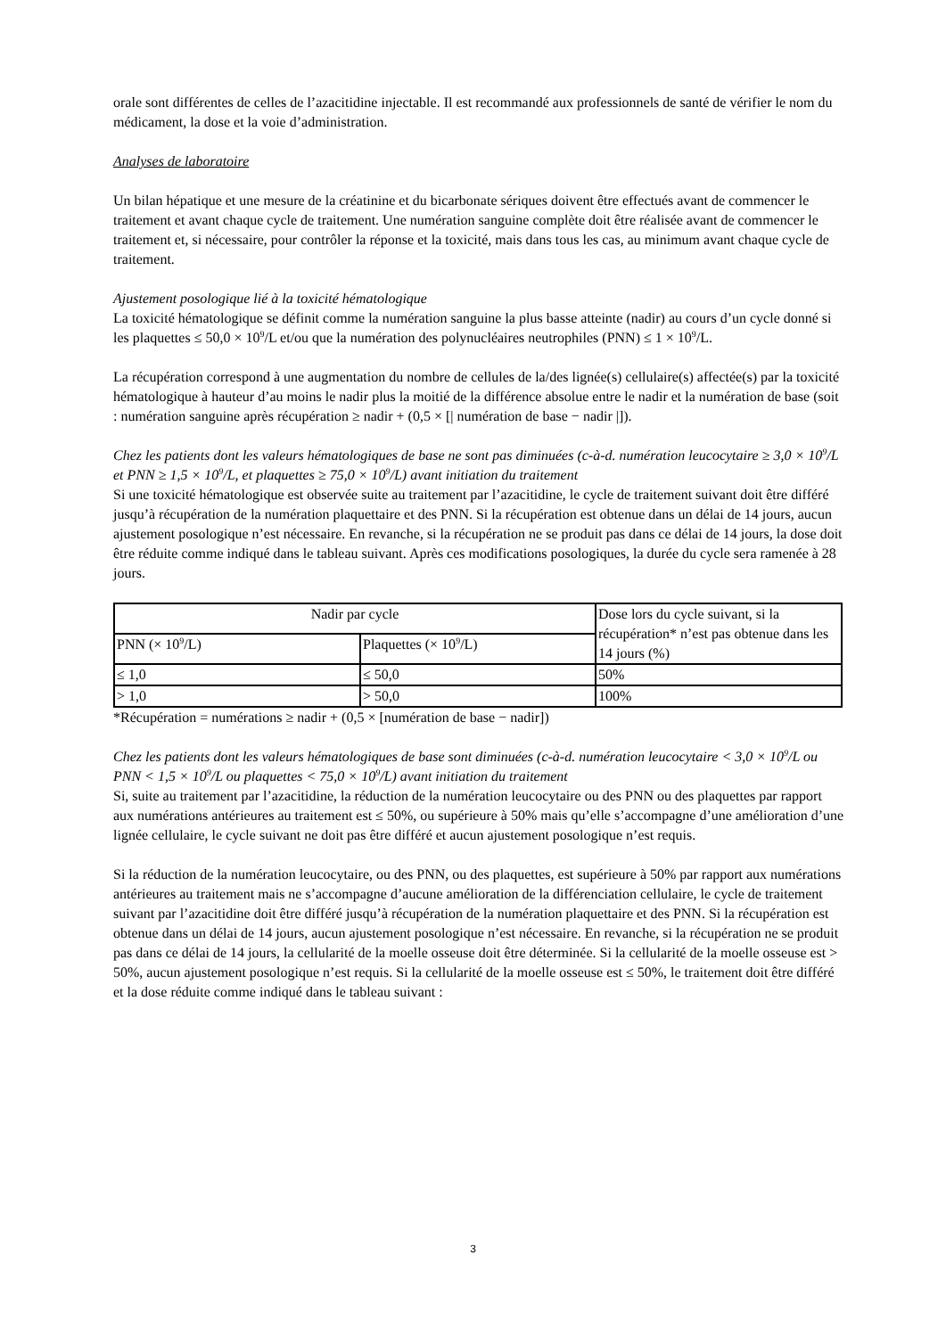orale sont différentes de celles de l’azacitidine injectable. Il est recommandé aux professionnels de santé de vérifier le nom du médicament, la dose et la voie d’administration.
Analyses de laboratoire
Un bilan hépatique et une mesure de la créatinine et du bicarbonate sériques doivent être effectués avant de commencer le traitement et avant chaque cycle de traitement. Une numération sanguine complète doit être réalisée avant de commencer le traitement et, si nécessaire, pour contrôler la réponse et la toxicité, mais dans tous les cas, au minimum avant chaque cycle de traitement.
Ajustement posologique lié à la toxicité hématologique
La toxicité hématologique se définit comme la numération sanguine la plus basse atteinte (nadir) au cours d’un cycle donné si les plaquettes ≤ 50,0 × 10<sup>9</sup>/L et/ou que la numération des polynucléaires neutrophiles (PNN) ≤ 1 × 10<sup>9</sup>/L.
La récupération correspond à une augmentation du nombre de cellules de la/des lignée(s) cellulaire(s) affectée(s) par la toxicité hématologique à hauteur d’au moins le nadir plus la moitié de la différence absolue entre le nadir et la numération de base (soit : numération sanguine après récupération ≥ nadir + (0,5 × [| numération de base − nadir |]).
Chez les patients dont les valeurs hématologiques de base ne sont pas diminuées (c-à-d. numération leucocytaire ≥ 3,0 × 10<sup>9</sup>/L et PNN ≥ 1,5 × 10<sup>9</sup>/L, et plaquettes ≥ 75,0 × 10<sup>9</sup>/L) avant initiation du traitement
Si une toxicité hématologique est observée suite au traitement par l’azacitidine, le cycle de traitement suivant doit être différé jusqu’à récupération de la numération plaquettaire et des PNN. Si la récupération est obtenue dans un délai de 14 jours, aucun ajustement posologique n’est nécessaire. En revanche, si la récupération ne se produit pas dans ce délai de 14 jours, la dose doit être réduite comme indiqué dans le tableau suivant. Après ces modifications posologiques, la durée du cycle sera ramenée à 28 jours.
| Nadir par cycle | | Dose lors du cycle suivant, si la récupération* n’est pas obtenue dans les 14 jours (%) |
| PNN (× 10<sup>9</sup>/L) | Plaquettes (× 10<sup>9</sup>/L) | |
| ≤ 1,0 | ≤ 50,0 | 50% |
| > 1,0 | > 50,0 | 100% |
*Récupération = numérations ≥ nadir + (0,5 × [numération de base − nadir])
Chez les patients dont les valeurs hématologiques de base sont diminuées (c-à-d. numération leucocytaire < 3,0 × 10<sup>9</sup>/L ou PNN < 1,5 × 10<sup>9</sup>/L ou plaquettes < 75,0 × 10<sup>9</sup>/L) avant initiation du traitement
Si, suite au traitement par l’azacitidine, la réduction de la numération leucocytaire ou des PNN ou des plaquettes par rapport aux numérations antérieures au traitement est ≤ 50%, ou supérieure à 50% mais qu’elle s’accompagne d’une amélioration d’une lignée cellulaire, le cycle suivant ne doit pas être différé et aucun ajustement posologique n’est requis.
Si la réduction de la numération leucocytaire, ou des PNN, ou des plaquettes, est supérieure à 50% par rapport aux numérations antérieures au traitement mais ne s’accompagne d’aucune amélioration de la différenciation cellulaire, le cycle de traitement suivant par l’azacitidine doit être différé jusqu’à récupération de la numération plaquettaire et des PNN. Si la récupération est obtenue dans un délai de 14 jours, aucun ajustement posologique n’est nécessaire. En revanche, si la récupération ne se produit pas dans ce délai de 14 jours, la cellularité de la moelle osseuse doit être déterminée. Si la cellularité de la moelle osseuse est > 50%, aucun ajustement posologique n’est requis. Si la cellularité de la moelle osseuse est ≤ 50%, le traitement doit être différé et la dose réduite comme indiqué dans le tableau suivant :
3